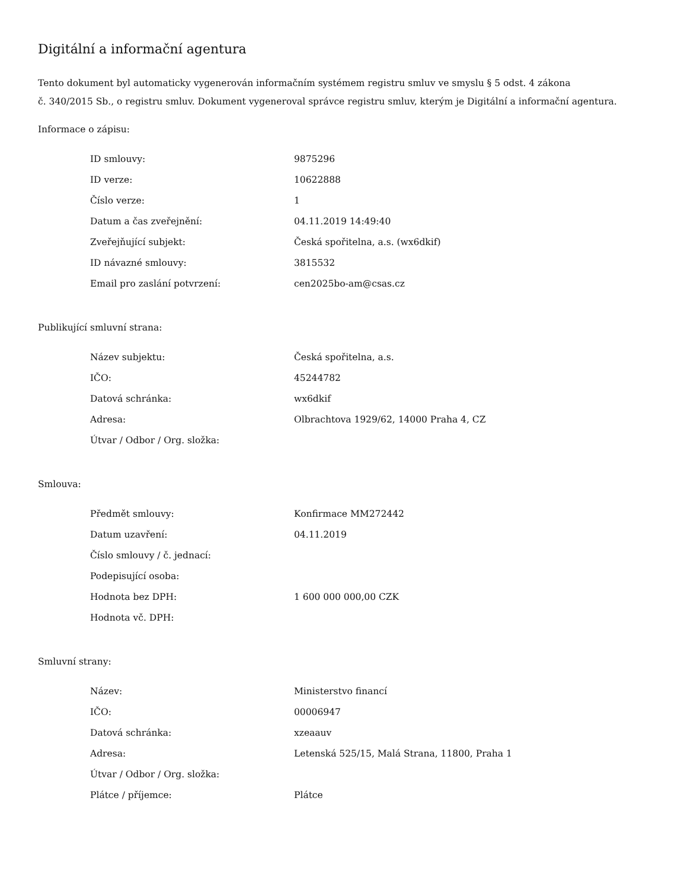Digitální a informační agentura
Tento dokument byl automaticky vygenerován informačním systémem registru smluv ve smyslu § 5 odst. 4 zákona
č. 340/2015 Sb., o registru smluv. Dokument vygeneroval správce registru smluv, kterým je Digitální a informační agentura.
Informace o zápisu:
| ID smlouvy: | 9875296 |
| ID verze: | 10622888 |
| Číslo verze: | 1 |
| Datum a čas zveřejnění: | 04.11.2019 14:49:40 |
| Zveřejňující subjekt: | Česká spořitelna, a.s. (wx6dkif) |
| ID návazné smlouvy: | 3815532 |
| Email pro zaslání potvrzení: | cen2025bo-am@csas.cz |
Publikující smluvní strana:
| Název subjektu: | Česká spořitelna, a.s. |
| IČO: | 45244782 |
| Datová schránka: | wx6dkif |
| Adresa: | Olbrachtova 1929/62, 14000 Praha 4, CZ |
| Útvar / Odbor / Org. složka: | |
Smlouva:
| Předmět smlouvy: | Konfirmace MM272442 |
| Datum uzavření: | 04.11.2019 |
| Číslo smlouvy / č. jednací: | |
| Podepisující osoba: | |
| Hodnota bez DPH: | 1 600 000 000,00 CZK |
| Hodnota vč. DPH: | |
Smluvní strany:
| Název: | Ministerstvo financí |
| IČO: | 00006947 |
| Datová schránka: | xzeaauv |
| Adresa: | Letenská 525/15, Malá Strana, 11800, Praha 1 |
| Útvar / Odbor / Org. složka: | |
| Plátce / příjemce: | Plátce |